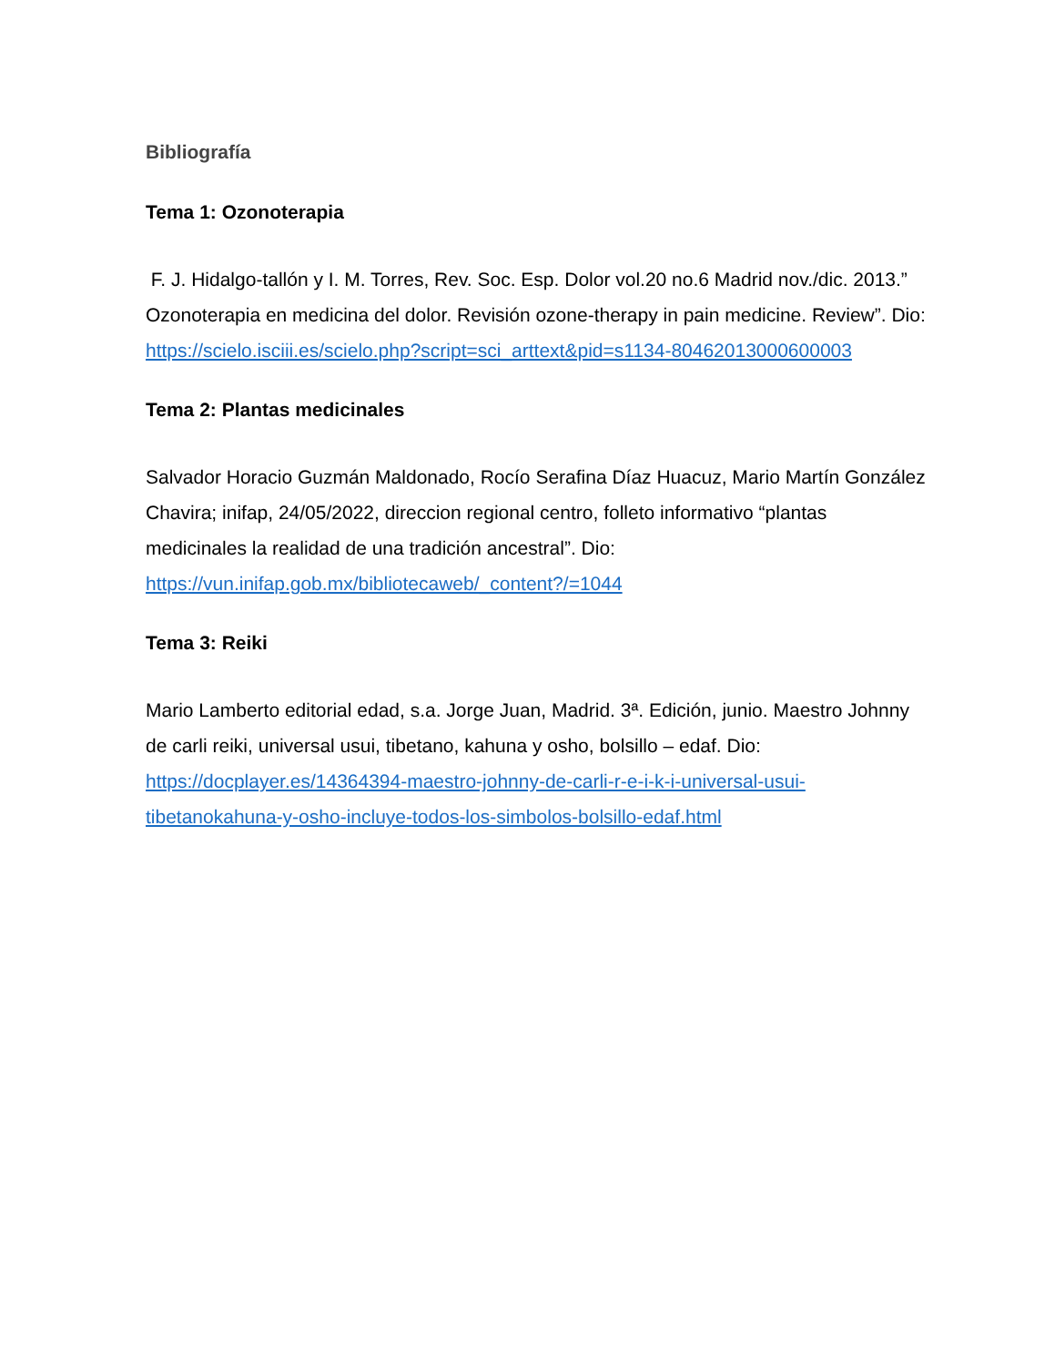Bibliografía
Tema 1: Ozonoterapia
F. J. Hidalgo-tallón y I. M. Torres, Rev. Soc. Esp. Dolor vol.20 no.6 Madrid nov./dic. 2013.” Ozonoterapia en medicina del dolor. Revisión ozone-therapy in pain medicine. Review”. Dio: https://scielo.isciii.es/scielo.php?script=sci_arttext&pid=s1134-80462013000600003
Tema 2: Plantas medicinales
Salvador Horacio Guzmán Maldonado, Rocío Serafina Díaz Huacuz, Mario Martín González Chavira; inifap, 24/05/2022, direccion regional centro, folleto informativo “plantas medicinales la realidad de una tradición ancestral”. Dio: https://vun.inifap.gob.mx/bibliotecaweb/_content?/=1044
Tema 3: Reiki
Mario Lamberto editorial edad, s.a. Jorge Juan, Madrid. 3ª. Edición, junio. Maestro Johnny de carli reiki, universal usui, tibetano, kahuna y osho, bolsillo – edaf. Dio: https://docplayer.es/14364394-maestro-johnny-de-carli-r-e-i-k-i-universal-usui-tibetanokahuna-y-osho-incluye-todos-los-simbolos-bolsillo-edaf.html